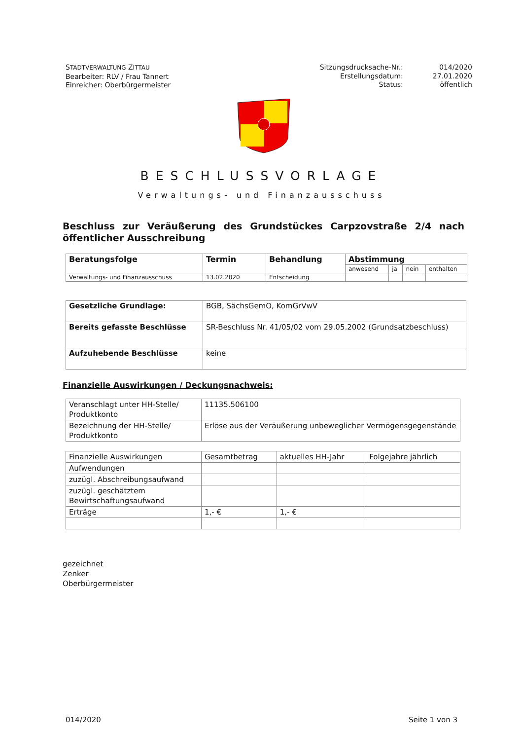STADTVERWALTUNG ZITTAU
Bearbeiter: RLV / Frau Tannert
Einreicher: Oberbürgermeister
Sitzungsdrucksache-Nr.:
Erstellungsdatum:
Status:
014/2020
27.01.2020
öffentlich
BESCHLUSSVORLAGE
Verwaltungs- und Finanzausschuss
Beschluss zur Veräußerung des Grundstückes Carpzovstraße 2/4 nach öffentlicher Ausschreibung
| Beratungsfolge | Termin | Behandlung | Abstimmung | | | |
| --- | --- | --- | --- | --- | --- | --- |
| | | | anwesend | ja | nein | enthalten |
| Verwaltungs- und Finanzausschuss | 13.02.2020 | Entscheidung | | | | |
| Gesetzliche Grundlage: | BGB, SächsGemO, KomGrVwV |
| Bereits gefasste Beschlüsse | SR-Beschluss Nr. 41/05/02 vom 29.05.2002 (Grundsatzbeschluss) |
| Aufzuhebende Beschlüsse | keine |
Finanzielle Auswirkungen / Deckungsnachweis:
| Veranschlagt unter HH-Stelle/ Produktkonto | 11135.506100 |
| Bezeichnung der HH-Stelle/ Produktkonto | Erlöse aus der Veräußerung unbeweglicher Vermögensgegenstände |
| Finanzielle Auswirkungen | Gesamtbetrag | aktuelles HH-Jahr | Folgejahre jährlich |
| Aufwendungen | | | |
| zuzügl. Abschreibungsaufwand | | | |
| zuzügl. geschätztem Bewirtschaftungsaufwand | | | |
| Erträge | 1,- € | 1,- € | |
gezeichnet
Zenker
Oberbürgermeister
014/2020 Seite 1 von 3